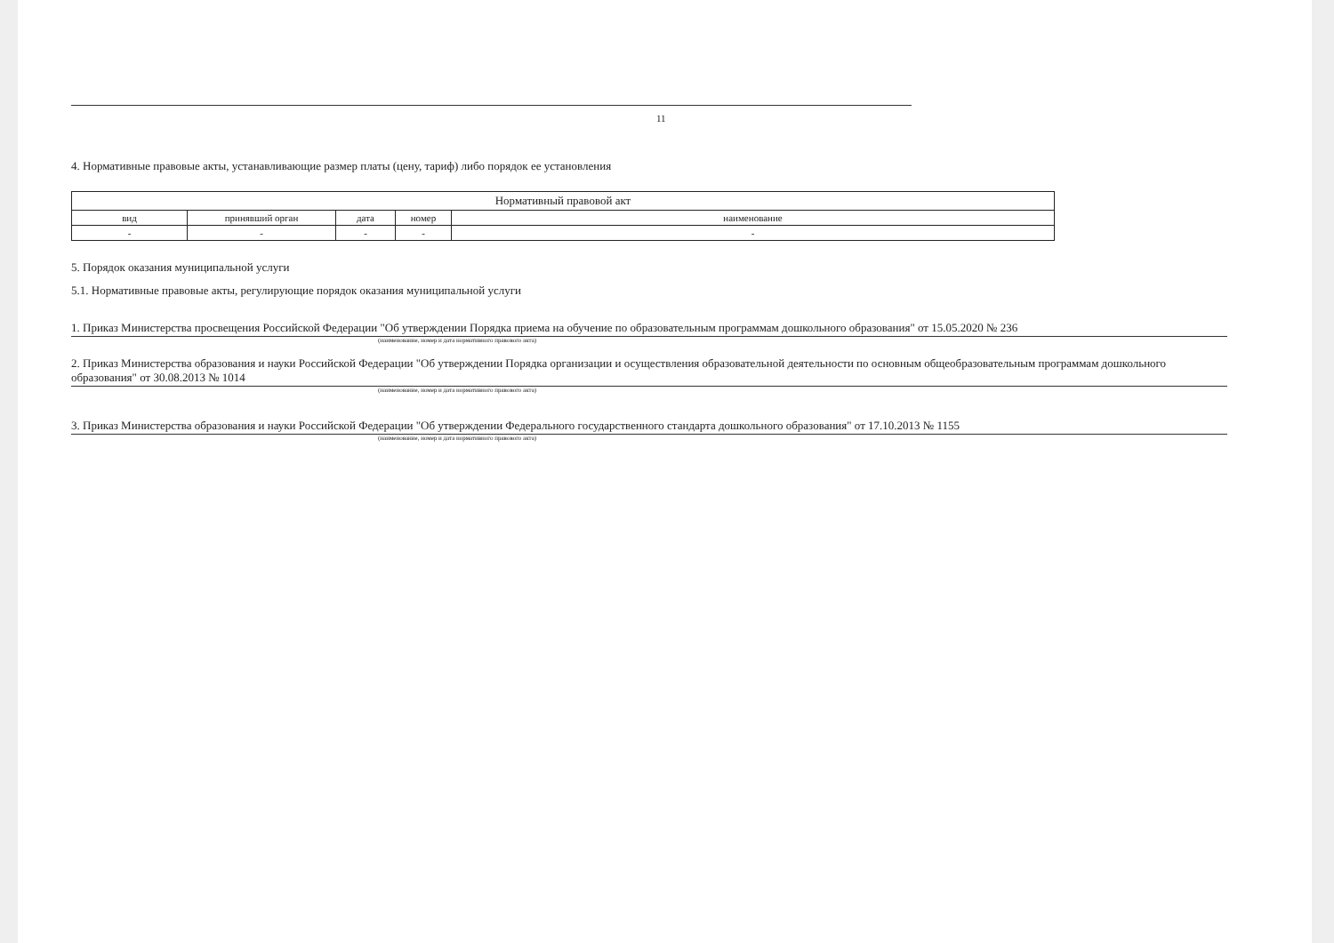11
4. Нормативные правовые акты, устанавливающие размер платы (цену, тариф) либо порядок ее установления
| Нормативный правовой акт | | | | |
| --- | --- | --- | --- | --- |
| вид | принявший орган | дата | номер | наименование |
| - | - | - | - | - |
5. Порядок оказания муниципальной услуги
5.1. Нормативные правовые акты, регулирующие порядок оказания муниципальной услуги
1. Приказ Министерства просвещения Российской Федерации "Об утверждении Порядка приема на обучение по образовательным программам дошкольного образования" от 15.05.2020 № 236
(наименование, номер и дата нормативного правового акта)
2. Приказ Министерства образования и науки Российской Федерации "Об утверждении Порядка организации и осуществления образовательной деятельности по основным общеобразовательным программам дошкольного образования" от 30.08.2013 № 1014
(наименование, номер и дата нормативного правового акта)
3. Приказ Министерства образования и науки Российской Федерации "Об утверждении Федерального государственного стандарта дошкольного образования" от 17.10.2013 № 1155
(наименование, номер и дата нормативного правового акта)